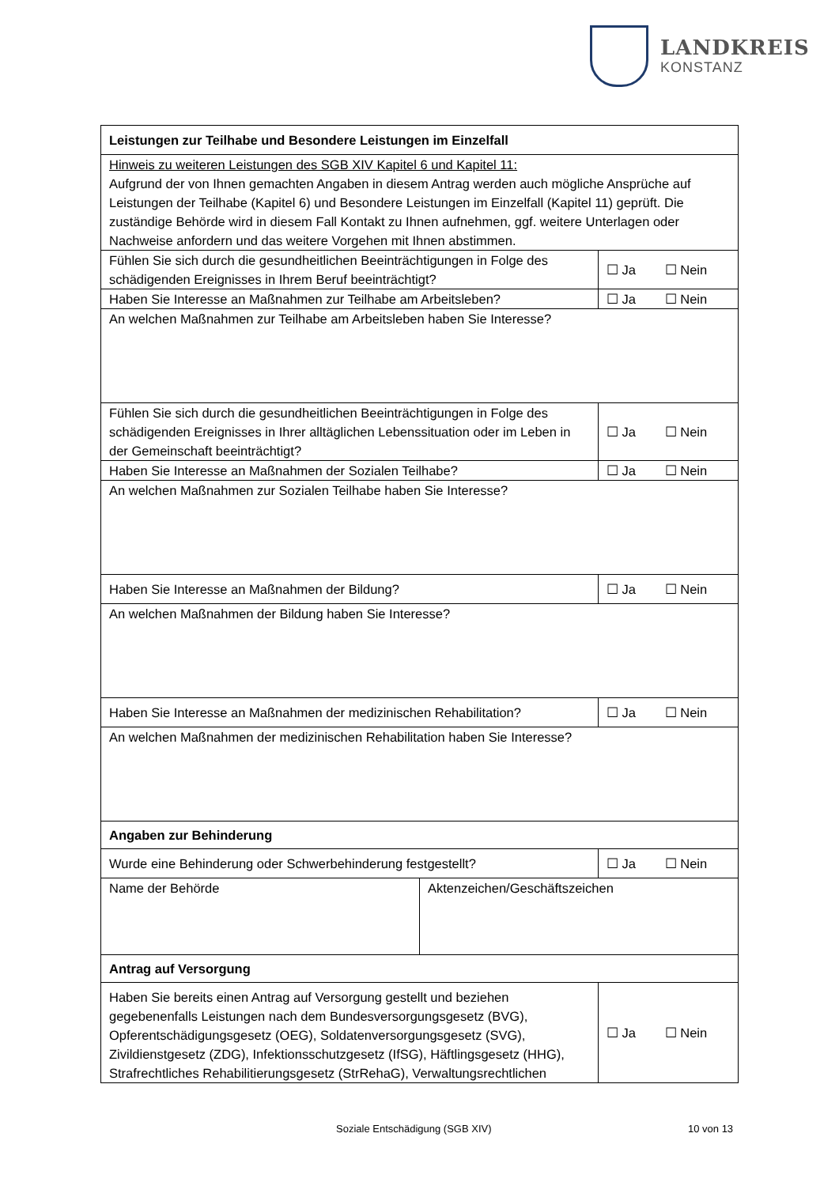LANDKREIS
KONSTANZ
| Leistungen zur Teilhabe und Besondere Leistungen im Einzelfall | |
| Hinweis zu weiteren Leistungen des SGB XIV Kapitel 6 und Kapitel 11: Aufgrund der von Ihnen gemachten Angaben in diesem Antrag werden auch mögliche Ansprüche auf Leistungen der Teilhabe (Kapitel 6) und Besondere Leistungen im Einzelfall (Kapitel 11) geprüft. Die zuständige Behörde wird in diesem Fall Kontakt zu Ihnen aufnehmen, ggf. weitere Unterlagen oder Nachweise anfordern und das weitere Vorgehen mit Ihnen abstimmen. | |
| Fühlen Sie sich durch die gesundheitlichen Beeinträchtigungen in Folge des schädigenden Ereignisses in Ihrem Beruf beeinträchtigt? | ☐ Ja ☐ Nein |
| Haben Sie Interesse an Maßnahmen zur Teilhabe am Arbeitsleben? | ☐ Ja ☐ Nein |
| An welchen Maßnahmen zur Teilhabe am Arbeitsleben haben Sie Interesse? | |
| Fühlen Sie sich durch die gesundheitlichen Beeinträchtigungen in Folge des schädigenden Ereignisses in Ihrer alltäglichen Lebenssituation oder im Leben in der Gemeinschaft beeinträchtigt? | ☐ Ja ☐ Nein |
| Haben Sie Interesse an Maßnahmen der Sozialen Teilhabe? | ☐ Ja ☐ Nein |
| An welchen Maßnahmen zur Sozialen Teilhabe haben Sie Interesse? | |
| Haben Sie Interesse an Maßnahmen der Bildung? | ☐ Ja ☐ Nein |
| An welchen Maßnahmen der Bildung haben Sie Interesse? | |
| Haben Sie Interesse an Maßnahmen der medizinischen Rehabilitation? | ☐ Ja ☐ Nein |
| An welchen Maßnahmen der medizinischen Rehabilitation haben Sie Interesse? | |
| Angaben zur Behinderung | |
| Wurde eine Behinderung oder Schwerbehinderung festgestellt? | ☐ Ja ☐ Nein |
| / Name der Behörde / Aktenzeichen/Geschäftszeichen / | |
| Antrag auf Versorgung | |
| Haben Sie bereits einen Antrag auf Versorgung gestellt und beziehen gegebenenfalls Leistungen nach dem Bundesversorgungsgesetz (BVG), Opferentschädigungsgesetz (OEG), Soldatenversorgungsgesetz (SVG), Zivildienstgesetz (ZDG), Infektionsschutzgesetz (IfSG), Häftlingsgesetz (HHG), Strafrechtliches Rehabilitierungsgesetz (StrRehaG), Verwaltungsrechtlichen | ☐ Ja ☐ Nein |
Soziale Entschädigung (SGB XIV) 10 von 13